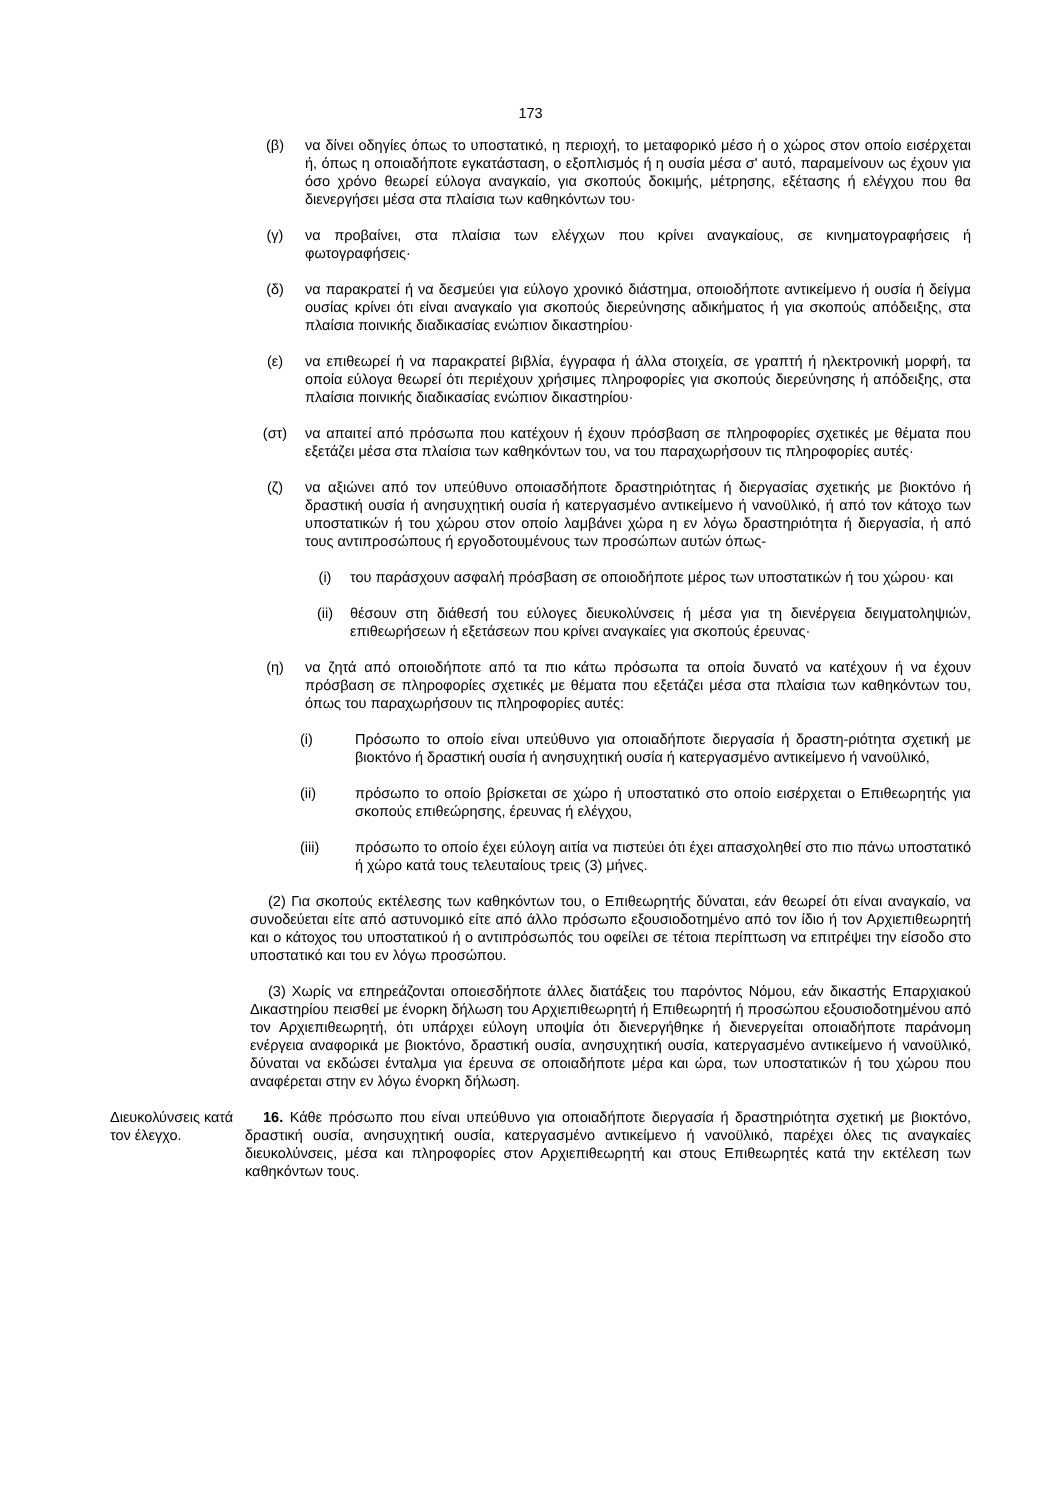173
(β) να δίνει οδηγίες όπως το υποστατικό, η περιοχή, το μεταφορικό μέσο ή ο χώρος στον οποίο εισέρχεται ή, όπως η οποιαδήποτε εγκατάσταση, ο εξοπλισμός ή η ουσία μέσα σ' αυτό, παραμείνουν ως έχουν για όσο χρόνο θεωρεί εύλογα αναγκαίο, για σκοπούς δοκιμής, μέτρησης, εξέτασης ή ελέγχου που θα διενεργήσει μέσα στα πλαίσια των καθηκόντων του·
(γ) να προβαίνει, στα πλαίσια των ελέγχων που κρίνει αναγκαίους, σε κινηματογραφήσεις ή φωτογραφήσεις·
(δ) να παρακρατεί ή να δεσμεύει για εύλογο χρονικό διάστημα, οποιοδήποτε αντικείμενο ή ουσία ή δείγμα ουσίας κρίνει ότι είναι αναγκαίο για σκοπούς διερεύνησης αδικήματος ή για σκοπούς απόδειξης, στα πλαίσια ποινικής διαδικασίας ενώπιον δικαστηρίου·
(ε) να επιθεωρεί ή να παρακρατεί βιβλία, έγγραφα ή άλλα στοιχεία, σε γραπτή ή ηλεκτρονική μορφή, τα οποία εύλογα θεωρεί ότι περιέχουν χρήσιμες πληροφορίες για σκοπούς διερεύνησης ή απόδειξης, στα πλαίσια ποινικής διαδικασίας ενώπιον δικαστηρίου·
(στ) να απαιτεί από πρόσωπα που κατέχουν ή έχουν πρόσβαση σε πληροφορίες σχετικές με θέματα που εξετάζει μέσα στα πλαίσια των καθηκόντων του, να του παραχωρήσουν τις πληροφορίες αυτές·
(ζ) να αξιώνει από τον υπεύθυνο οποιασδήποτε δραστηριότητας ή διεργασίας σχετικής με βιοκτόνο ή δραστική ουσία ή ανησυχητική ουσία ή κατεργασμένο αντικείμενο ή νανοϋλικό, ή από τον κάτοχο των υποστατικών ή του χώρου στον οποίο λαμβάνει χώρα η εν λόγω δραστηριότητα ή διεργασία, ή από τους αντιπροσώπους ή εργοδοτουμένους των προσώπων αυτών όπως-
(i) του παράσχουν ασφαλή πρόσβαση σε οποιοδήποτε μέρος των υποστατικών ή του χώρου· και
(ii) θέσουν στη διάθεσή του εύλογες διευκολύνσεις ή μέσα για τη διενέργεια δειγματοληψιών, επιθεωρήσεων ή εξετάσεων που κρίνει αναγκαίες για σκοπούς έρευνας·
(η) να ζητά από οποιοδήποτε από τα πιο κάτω πρόσωπα τα οποία δυνατό να κατέχουν ή να έχουν πρόσβαση σε πληροφορίες σχετικές με θέματα που εξετάζει μέσα στα πλαίσια των καθηκόντων του, όπως του παραχωρήσουν τις πληροφορίες αυτές:
(i) Πρόσωπο το οποίο είναι υπεύθυνο για οποιαδήποτε διεργασία ή δραστη-ριότητα σχετική με βιοκτόνο ή δραστική ουσία ή ανησυχητική ουσία ή κατεργασμένο αντικείμενο ή νανοϋλικό,
(ii) πρόσωπο το οποίο βρίσκεται σε χώρο ή υποστατικό στο οποίο εισέρχεται ο Επιθεωρητής για σκοπούς επιθεώρησης, έρευνας ή ελέγχου,
(iii) πρόσωπο το οποίο έχει εύλογη αιτία να πιστεύει ότι έχει απασχοληθεί στο πιο πάνω υποστατικό ή χώρο κατά τους τελευταίους τρεις (3) μήνες.
(2) Για σκοπούς εκτέλεσης των καθηκόντων του, ο Επιθεωρητής δύναται, εάν θεωρεί ότι είναι αναγκαίο, να συνοδεύεται είτε από αστυνομικό είτε από άλλο πρόσωπο εξουσιοδοτημένο από τον ίδιο ή τον Αρχιεπιθεωρητή και ο κάτοχος του υποστατικού ή ο αντιπρόσωπός του οφείλει σε τέτοια περίπτωση να επιτρέψει την είσοδο στο υποστατικό και του εν λόγω προσώπου.
(3) Χωρίς να επηρεάζονται οποιεσδήποτε άλλες διατάξεις του παρόντος Νόμου, εάν δικαστής Επαρχιακού Δικαστηρίου πεισθεί με ένορκη δήλωση του Αρχιεπιθεωρητή ή Επιθεωρητή ή προσώπου εξουσιοδοτημένου από τον Αρχιεπιθεωρητή, ότι υπάρχει εύλογη υποψία ότι διενεργήθηκε ή διενεργείται οποιαδήποτε παράνομη ενέργεια αναφορικά με βιοκτόνο, δραστική ουσία, ανησυχητική ουσία, κατεργασμένο αντικείμενο ή νανοϋλικό, δύναται να εκδώσει ένταλμα για έρευνα σε οποιαδήποτε μέρα και ώρα, των υποστατικών ή του χώρου που αναφέρεται στην εν λόγω ένορκη δήλωση.
Διευκολύνσεις κατά τον έλεγχο.
16. Κάθε πρόσωπο που είναι υπεύθυνο για οποιαδήποτε διεργασία ή δραστηριότητα σχετική με βιοκτόνο, δραστική ουσία, ανησυχητική ουσία, κατεργασμένο αντικείμενο ή νανοϋλικό, παρέχει όλες τις αναγκαίες διευκολύνσεις, μέσα και πληροφορίες στον Αρχιεπιθεωρητή και στους Επιθεωρητές κατά την εκτέλεση των καθηκόντων τους.